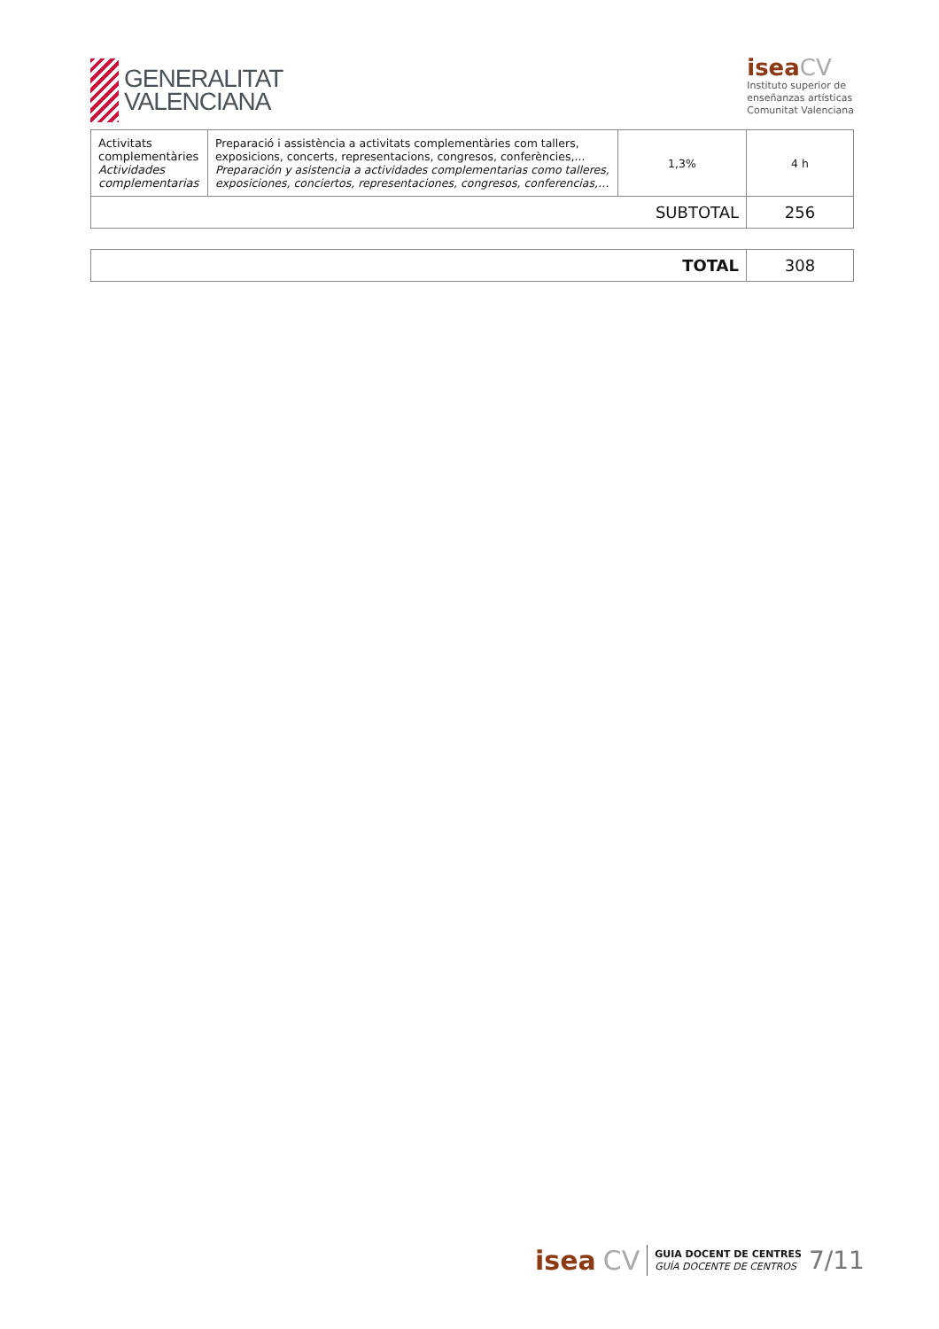GENERALITAT
VALENCIANA
isea CV
Instituto superior de
enseñanzas artísticas
Comunitat Valenciana
| Activitats complementàries Actividades complementarias | Preparació i assistència a activitats complementàries com tallers, exposicions, concerts, representacions, congresos, conferències,... Preparación y asistencia a actividades complementarias como talleres, exposiciones, conciertos, representaciones, congresos, conferencias,… | 1,3% | 4 h |
| SUBTOTAL | | | 256 |
| TOTAL | 308 |
isea CV
GUIA DOCENT DE CENTRES
GUÍA DOCENTE DE CENTROS
7/11